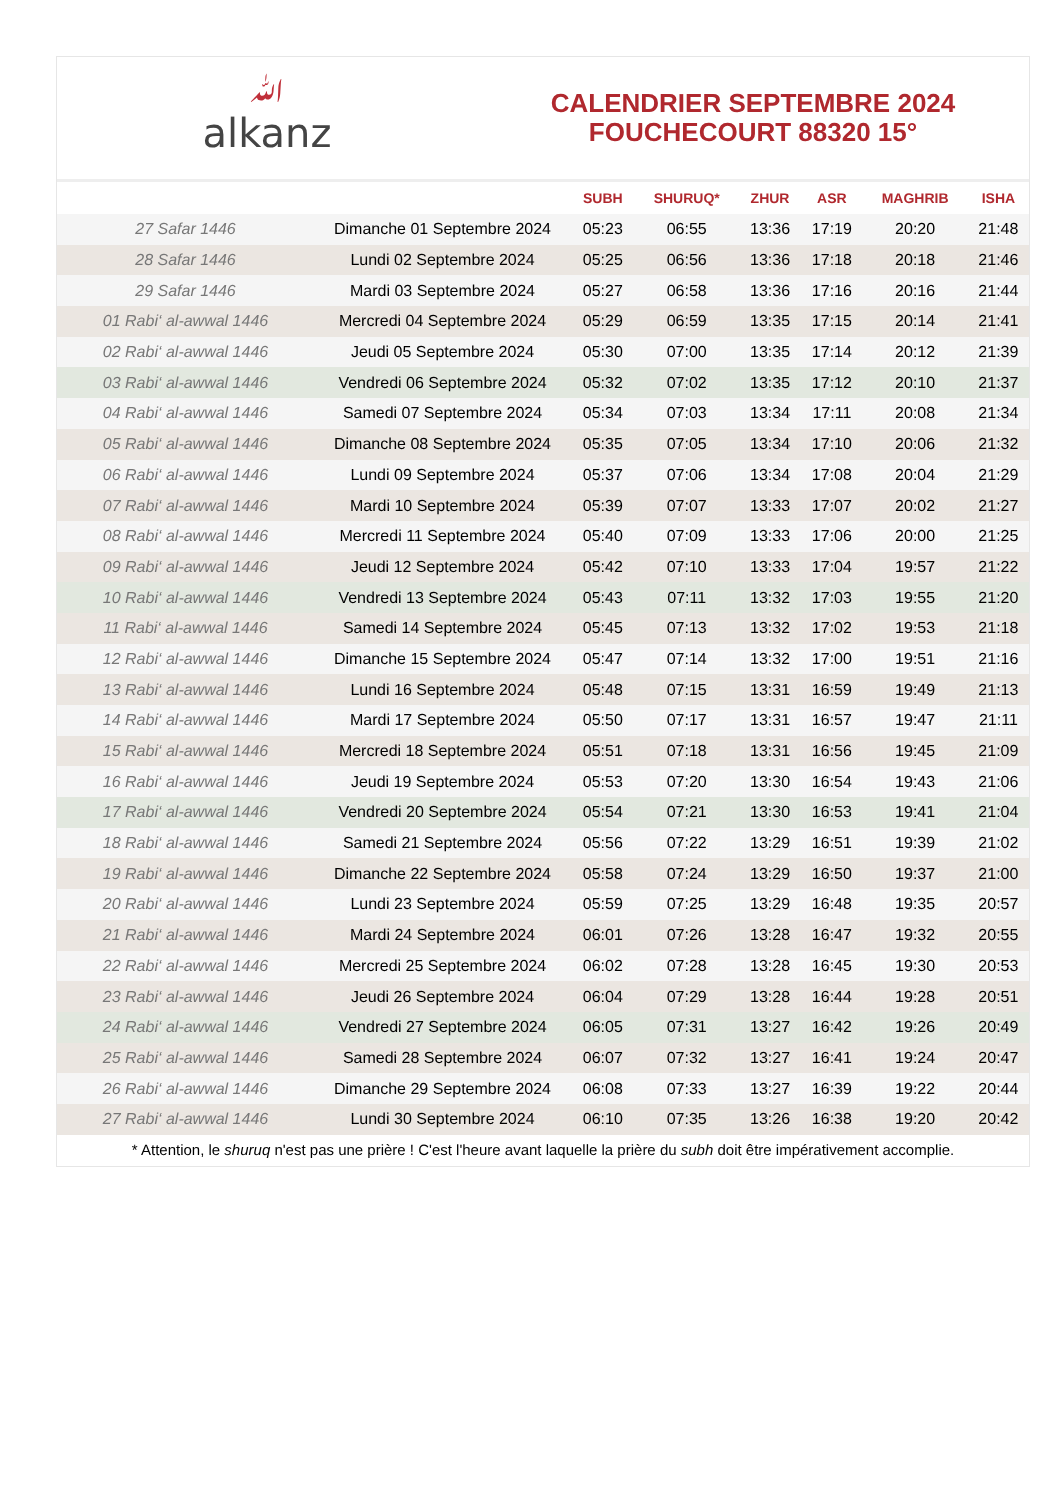ﷲalkanz
CALENDRIER SEPTEMBRE 2024
FOUCHECOURT 88320 15°
| | | SUBH | SHURUQ* | ZHUR | ASR | MAGHRIB | ISHA |
| --- | --- | --- | --- | --- | --- | --- | --- |
| 27 Safar 1446 | Dimanche 01 Septembre 2024 | 05:23 | 06:55 | 13:36 | 17:19 | 20:20 | 21:48 |
| 28 Safar 1446 | Lundi 02 Septembre 2024 | 05:25 | 06:56 | 13:36 | 17:18 | 20:18 | 21:46 |
| 29 Safar 1446 | Mardi 03 Septembre 2024 | 05:27 | 06:58 | 13:36 | 17:16 | 20:16 | 21:44 |
| 01 Rabi‘ al-awwal 1446 | Mercredi 04 Septembre 2024 | 05:29 | 06:59 | 13:35 | 17:15 | 20:14 | 21:41 |
| 02 Rabi‘ al-awwal 1446 | Jeudi 05 Septembre 2024 | 05:30 | 07:00 | 13:35 | 17:14 | 20:12 | 21:39 |
| 03 Rabi‘ al-awwal 1446 | Vendredi 06 Septembre 2024 | 05:32 | 07:02 | 13:35 | 17:12 | 20:10 | 21:37 |
| 04 Rabi‘ al-awwal 1446 | Samedi 07 Septembre 2024 | 05:34 | 07:03 | 13:34 | 17:11 | 20:08 | 21:34 |
| 05 Rabi‘ al-awwal 1446 | Dimanche 08 Septembre 2024 | 05:35 | 07:05 | 13:34 | 17:10 | 20:06 | 21:32 |
| 06 Rabi‘ al-awwal 1446 | Lundi 09 Septembre 2024 | 05:37 | 07:06 | 13:34 | 17:08 | 20:04 | 21:29 |
| 07 Rabi‘ al-awwal 1446 | Mardi 10 Septembre 2024 | 05:39 | 07:07 | 13:33 | 17:07 | 20:02 | 21:27 |
| 08 Rabi‘ al-awwal 1446 | Mercredi 11 Septembre 2024 | 05:40 | 07:09 | 13:33 | 17:06 | 20:00 | 21:25 |
| 09 Rabi‘ al-awwal 1446 | Jeudi 12 Septembre 2024 | 05:42 | 07:10 | 13:33 | 17:04 | 19:57 | 21:22 |
| 10 Rabi‘ al-awwal 1446 | Vendredi 13 Septembre 2024 | 05:43 | 07:11 | 13:32 | 17:03 | 19:55 | 21:20 |
| 11 Rabi‘ al-awwal 1446 | Samedi 14 Septembre 2024 | 05:45 | 07:13 | 13:32 | 17:02 | 19:53 | 21:18 |
| 12 Rabi‘ al-awwal 1446 | Dimanche 15 Septembre 2024 | 05:47 | 07:14 | 13:32 | 17:00 | 19:51 | 21:16 |
| 13 Rabi‘ al-awwal 1446 | Lundi 16 Septembre 2024 | 05:48 | 07:15 | 13:31 | 16:59 | 19:49 | 21:13 |
| 14 Rabi‘ al-awwal 1446 | Mardi 17 Septembre 2024 | 05:50 | 07:17 | 13:31 | 16:57 | 19:47 | 21:11 |
| 15 Rabi‘ al-awwal 1446 | Mercredi 18 Septembre 2024 | 05:51 | 07:18 | 13:31 | 16:56 | 19:45 | 21:09 |
| 16 Rabi‘ al-awwal 1446 | Jeudi 19 Septembre 2024 | 05:53 | 07:20 | 13:30 | 16:54 | 19:43 | 21:06 |
| 17 Rabi‘ al-awwal 1446 | Vendredi 20 Septembre 2024 | 05:54 | 07:21 | 13:30 | 16:53 | 19:41 | 21:04 |
| 18 Rabi‘ al-awwal 1446 | Samedi 21 Septembre 2024 | 05:56 | 07:22 | 13:29 | 16:51 | 19:39 | 21:02 |
| 19 Rabi‘ al-awwal 1446 | Dimanche 22 Septembre 2024 | 05:58 | 07:24 | 13:29 | 16:50 | 19:37 | 21:00 |
| 20 Rabi‘ al-awwal 1446 | Lundi 23 Septembre 2024 | 05:59 | 07:25 | 13:29 | 16:48 | 19:35 | 20:57 |
| 21 Rabi‘ al-awwal 1446 | Mardi 24 Septembre 2024 | 06:01 | 07:26 | 13:28 | 16:47 | 19:32 | 20:55 |
| 22 Rabi‘ al-awwal 1446 | Mercredi 25 Septembre 2024 | 06:02 | 07:28 | 13:28 | 16:45 | 19:30 | 20:53 |
| 23 Rabi‘ al-awwal 1446 | Jeudi 26 Septembre 2024 | 06:04 | 07:29 | 13:28 | 16:44 | 19:28 | 20:51 |
| 24 Rabi‘ al-awwal 1446 | Vendredi 27 Septembre 2024 | 06:05 | 07:31 | 13:27 | 16:42 | 19:26 | 20:49 |
| 25 Rabi‘ al-awwal 1446 | Samedi 28 Septembre 2024 | 06:07 | 07:32 | 13:27 | 16:41 | 19:24 | 20:47 |
| 26 Rabi‘ al-awwal 1446 | Dimanche 29 Septembre 2024 | 06:08 | 07:33 | 13:27 | 16:39 | 19:22 | 20:44 |
| 27 Rabi‘ al-awwal 1446 | Lundi 30 Septembre 2024 | 06:10 | 07:35 | 13:26 | 16:38 | 19:20 | 20:42 |
* Attention, le shuruq n'est pas une prière ! C'est l'heure avant laquelle la prière du subh doit être impérativement accomplie.